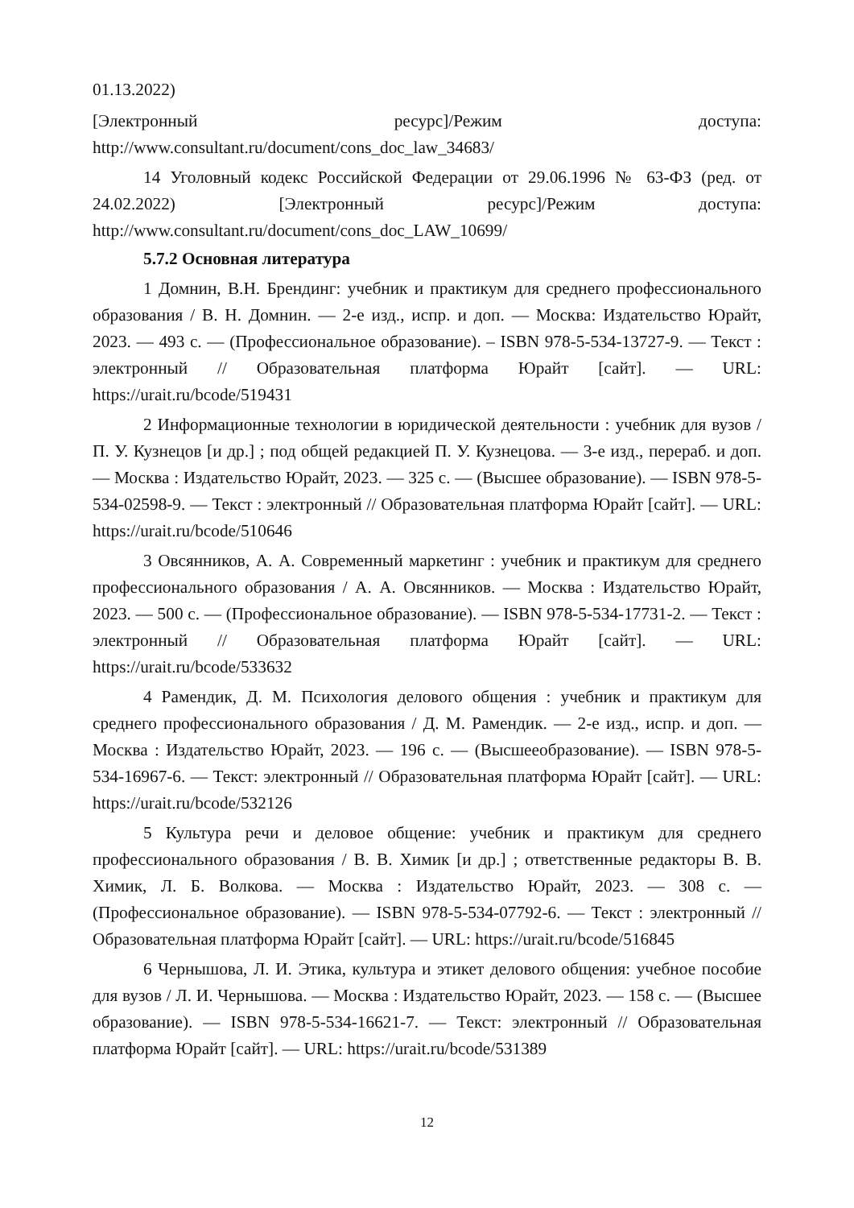01.13.2022)
[Электронный ресурс]/Режим доступа:
http://www.consultant.ru/document/cons_doc_law_34683/
14 Уголовный кодекс Российской Федерации от 29.06.1996 № 63-ФЗ (ред. от 24.02.2022) [Электронный ресурс]/Режим доступа: http://www.consultant.ru/document/cons_doc_LAW_10699/
5.7.2 Основная литература
1 Домнин, В.Н. Брендинг: учебник и практикум для среднего профессионального образования / В. Н. Домнин. — 2-е изд., испр. и доп. — Москва: Издательство Юрайт, 2023. — 493 с. — (Профессиональное образование). – ISBN 978-5-534-13727-9. — Текст : электронный // Образовательная платформа Юрайт [сайт]. — URL: https://urait.ru/bcode/519431
2 Информационные технологии в юридической деятельности : учебник для вузов / П. У. Кузнецов [и др.] ; под общей редакцией П. У. Кузнецова. — 3-е изд., перераб. и доп. — Москва : Издательство Юрайт, 2023. — 325 с. — (Высшее образование). — ISBN 978-5-534-02598-9. — Текст : электронный // Образовательная платформа Юрайт [сайт]. — URL: https://urait.ru/bcode/510646
3 Овсянников, А. А. Современный маркетинг : учебник и практикум для среднего профессионального образования / А. А. Овсянников. — Москва : Издательство Юрайт, 2023. — 500 с. — (Профессиональное образование). — ISBN 978-5-534-17731-2. — Текст : электронный // Образовательная платформа Юрайт [сайт]. — URL: https://urait.ru/bcode/533632
4 Рамендик, Д. М. Психология делового общения : учебник и практикум для среднего профессионального образования / Д. М. Рамендик. — 2-е изд., испр. и доп. — Москва : Издательство Юрайт, 2023. — 196 с. — (Высшееобразование). — ISBN 978-5-534-16967-6. — Текст: электронный // Образовательная платформа Юрайт [сайт]. — URL: https://urait.ru/bcode/532126
5 Культура речи и деловое общение: учебник и практикум для среднего профессионального образования / В. В. Химик [и др.] ; ответственные редакторы В. В. Химик, Л. Б. Волкова. — Москва : Издательство Юрайт, 2023. — 308 с. — (Профессиональное образование). — ISBN 978-5-534-07792-6. — Текст : электронный // Образовательная платформа Юрайт [сайт]. — URL: https://urait.ru/bcode/516845
6 Чернышова, Л. И. Этика, культура и этикет делового общения: учебное пособие для вузов / Л. И. Чернышова. — Москва : Издательство Юрайт, 2023. — 158 с. — (Высшее образование). — ISBN 978-5-534-16621-7. — Текст: электронный // Образовательная платформа Юрайт [сайт]. — URL: https://urait.ru/bcode/531389
12